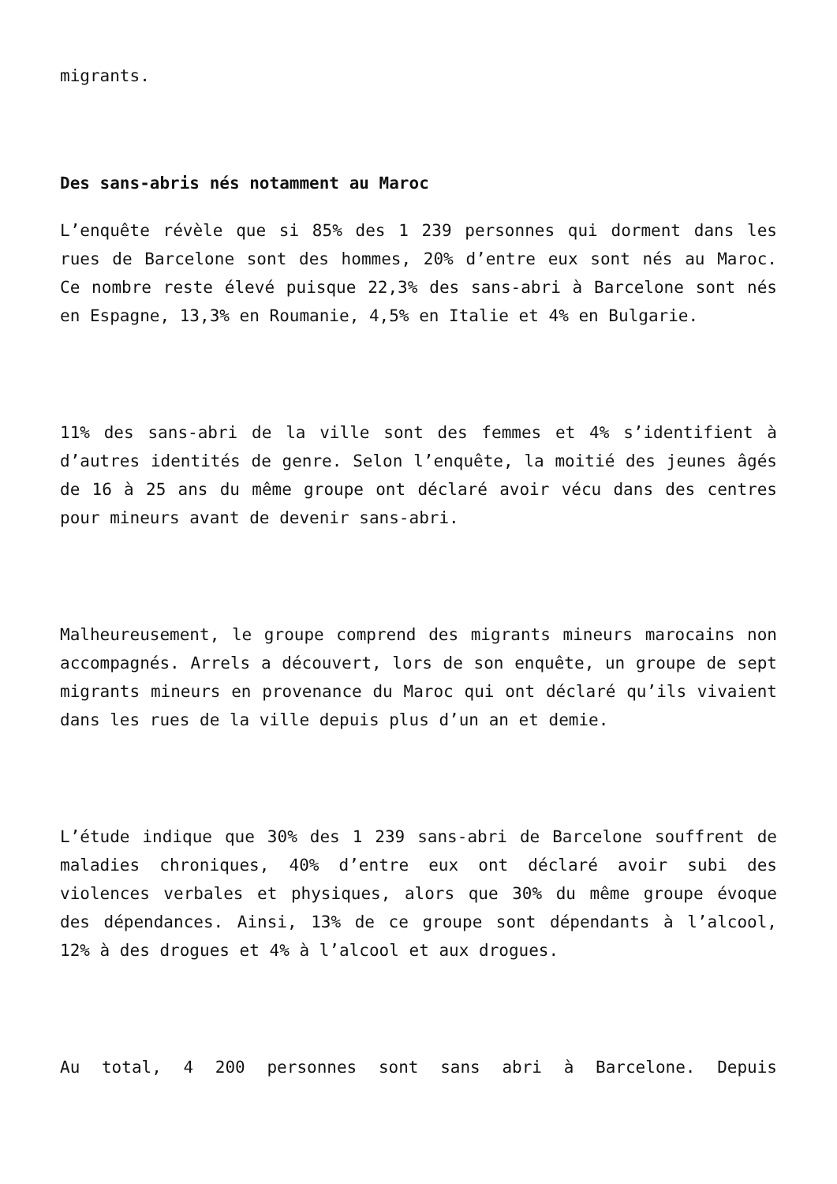migrants.
Des sans-abris nés notamment au Maroc
L’enquête révèle que si 85% des 1 239 personnes qui dorment dans les rues de Barcelone sont des hommes, 20% d’entre eux sont nés au Maroc. Ce nombre reste élevé puisque 22,3% des sans-abri à Barcelone sont nés en Espagne, 13,3% en Roumanie, 4,5% en Italie et 4% en Bulgarie.
11% des sans-abri de la ville sont des femmes et 4% s’identifient à d’autres identités de genre. Selon l’enquête, la moitié des jeunes âgés de 16 à 25 ans du même groupe ont déclaré avoir vécu dans des centres pour mineurs avant de devenir sans-abri.
Malheureusement, le groupe comprend des migrants mineurs marocains non accompagnés. Arrels a découvert, lors de son enquête, un groupe de sept migrants mineurs en provenance du Maroc qui ont déclaré qu’ils vivaient dans les rues de la ville depuis plus d’un an et demie.
L’étude indique que 30% des 1 239 sans-abri de Barcelone souffrent de maladies chroniques, 40% d’entre eux ont déclaré avoir subi des violences verbales et physiques, alors que 30% du même groupe évoque des dépendances. Ainsi, 13% de ce groupe sont dépendants à l’alcool, 12% à des drogues et 4% à l’alcool et aux drogues.
Au total, 4 200 personnes sont sans abri à Barcelone. Depuis